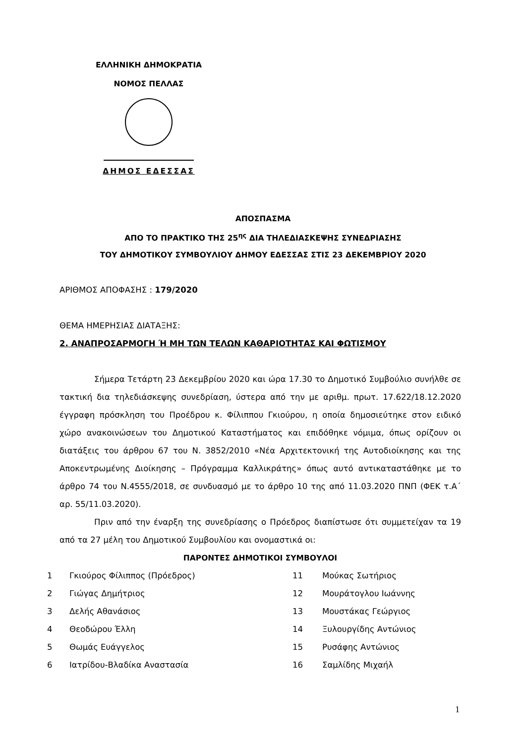ΕΛΛΗΝΙΚΗ ΔΗΜΟΚΡΑΤΙΑ
ΝΟΜΟΣ ΠΕΛΛΑΣ
ΔΗΜΟΣ ΕΔΕΣΣΑΣ
ΑΠΟΣΠΑΣΜΑ
ΑΠΟ ΤΟ ΠΡΑΚΤΙΚΟ ΤΗΣ 25<sup>ης</sup> ΔΙΑ ΤΗΛΕΔΙΑΣΚΕΨΗΣ ΣΥΝΕΔΡΙΑΣΗΣ
ΤΟΥ ΔΗΜΟΤΙΚΟΥ ΣΥΜΒΟΥΛΙΟΥ ΔΗΜΟΥ ΕΔΕΣΣΑΣ ΣΤΙΣ 23 ΔΕΚΕΜΒΡΙΟΥ 2020
ΑΡΙΘΜΟΣ ΑΠΟΦΑΣΗΣ : 179/2020
ΘΕΜΑ ΗΜΕΡΗΣΙΑΣ ΔΙΑΤΑΞΗΣ:
2. ΑΝΑΠΡΟΣΑΡΜΟΓΗ Ή ΜΗ ΤΩΝ ΤΕΛΩΝ ΚΑΘΑΡΙΟΤΗΤΑΣ ΚΑΙ ΦΩΤΙΣΜΟΥ
Σήμερα Τετάρτη 23 Δεκεμβρίου 2020 και ώρα 17.30 το Δημοτικό Συμβούλιο συνήλθε σε τακτική δια τηλεδιάσκεψης συνεδρίαση, ύστερα από την με αριθμ. πρωτ. 17.622/18.12.2020 έγγραφη πρόσκληση του Προέδρου κ. Φίλιππου Γκιούρου, η οποία δημοσιεύτηκε στον ειδικό χώρο ανακοινώσεων του Δημοτικού Καταστήματος και επιδόθηκε νόμιμα, όπως ορίζουν οι διατάξεις του άρθρου 67 του Ν. 3852/2010 «Νέα Αρχιτεκτονική της Αυτοδιοίκησης και της Αποκεντρωμένης Διοίκησης – Πρόγραμμα Καλλικράτης» όπως αυτό αντικαταστάθηκε με το άρθρο 74 του Ν.4555/2018, σε συνδυασμό με το άρθρο 10 της από 11.03.2020 ΠΝΠ (ΦΕΚ τ.Α΄ αρ. 55/11.03.2020).
Πριν από την έναρξη της συνεδρίασης ο Πρόεδρος διαπίστωσε ότι συμμετείχαν τα 19 από τα 27 μέλη του Δημοτικού Συμβουλίου και ονομαστικά οι:
ΠΑΡΟΝΤΕΣ ΔΗΜΟΤΙΚΟΙ ΣΥΜΒΟΥΛΟΙ
| 1 | Γκιούρος Φίλιππος (Πρόεδρος) | 11 | Μούκας Σωτήριος |
| 2 | Γιώγας Δημήτριος | 12 | Μουράτογλου Ιωάννης |
| 3 | Δελής Αθανάσιος | 13 | Μουστάκας Γεώργιος |
| 4 | Θεοδώρου Έλλη | 14 | Ξυλουργίδης Αντώνιος |
| 5 | Θωμάς Ευάγγελος | 15 | Ρυσάφης Αντώνιος |
| 6 | Ιατρίδου-Βλαδίκα Αναστασία | 16 | Σαμλίδης Μιχαήλ |
1